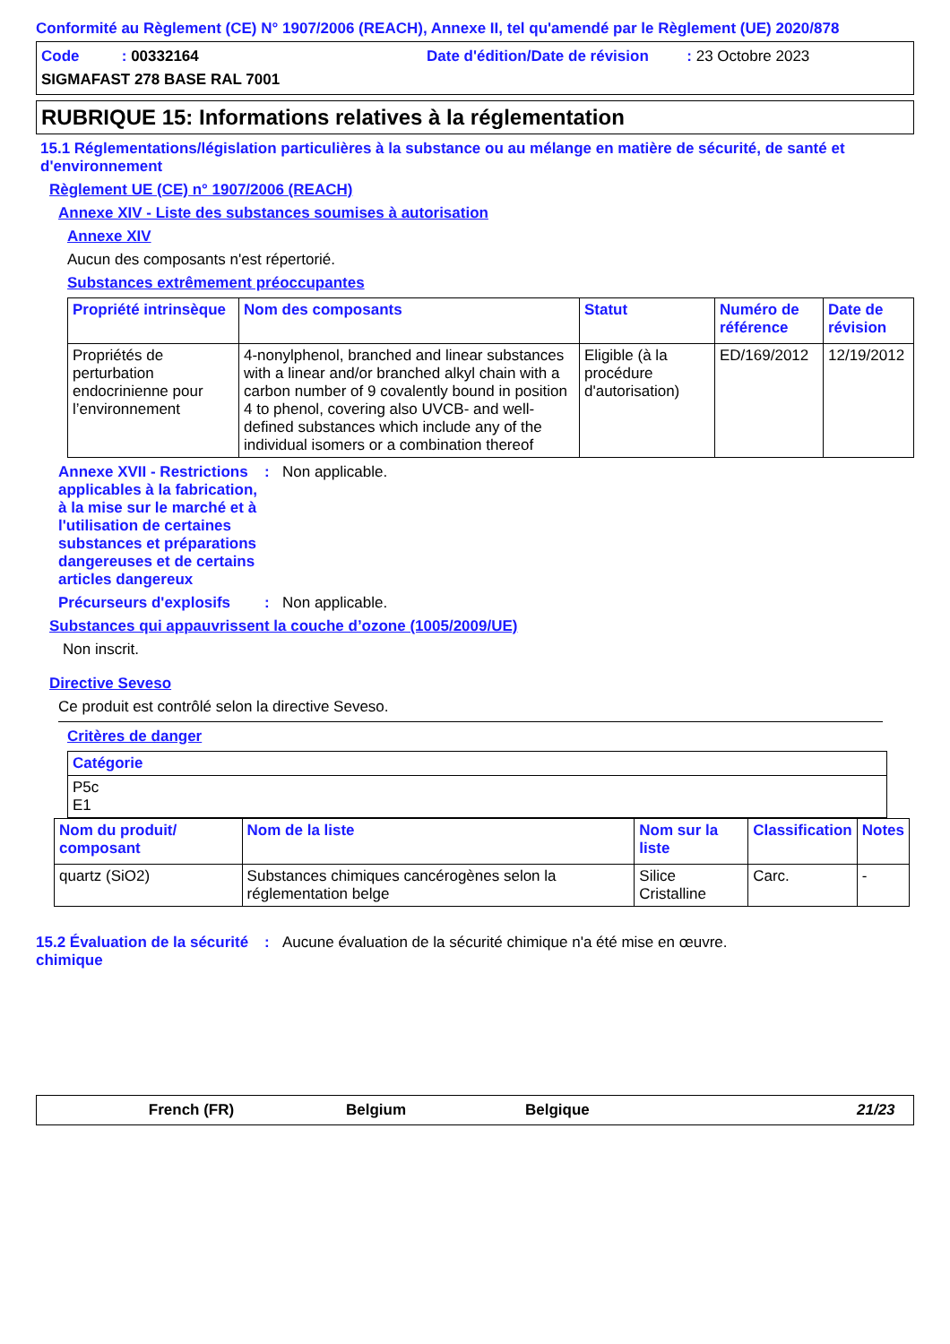Conformité au Règlement (CE) N° 1907/2006 (REACH), Annexe II, tel qu'amendé par le Règlement (UE) 2020/878
Code : 00332164
Date d'édition/Date de révision : 23 Octobre 2023
SIGMAFAST 278 BASE RAL 7001
RUBRIQUE 15: Informations relatives à la réglementation
15.1 Réglementations/législation particulières à la substance ou au mélange en matière de sécurité, de santé et d'environnement
Règlement UE (CE) n° 1907/2006 (REACH)
Annexe XIV - Liste des substances soumises à autorisation
Annexe XIV
Aucun des composants n'est répertorié.
Substances extrêmement préoccupantes
| Propriété intrinsèque | Nom des composants | Statut | Numéro de référence | Date de révision |
| --- | --- | --- | --- | --- |
| Propriétés de perturbation endocrinienne pour l’environnement | 4-nonylphenol, branched and linear substances with a linear and/or branched alkyl chain with a carbon number of 9 covalently bound in position 4 to phenol, covering also UVCB- and well-defined substances which include any of the individual isomers or a combination thereof | Eligible (à la procédure d'autorisation) | ED/169/2012 | 12/19/2012 |
Annexe XVII - Restrictions applicables à la fabrication, à la mise sur le marché et à l'utilisation de certaines substances et préparations dangereuses et de certains articles dangereux
: Non applicable.
Précurseurs d'explosifs
: Non applicable.
Substances qui appauvrissent la couche d’ozone (1005/2009/UE)
Non inscrit.
Directive Seveso
Ce produit est contrôlé selon la directive Seveso.
Critères de danger
| Catégorie |
| --- |
| P5c E1 |
| Nom du produit/ composant | Nom de la liste | Nom sur la liste | Classification | Notes |
| --- | --- | --- | --- | --- |
| quartz (SiO2) | Substances chimiques cancérogènes selon la réglementation belge | Silice Cristalline | Carc. | - |
15.2 Évaluation de la sécurité chimique
: Aucune évaluation de la sécurité chimique n'a été mise en œuvre.
French (FR) Belgium Belgique 21/23